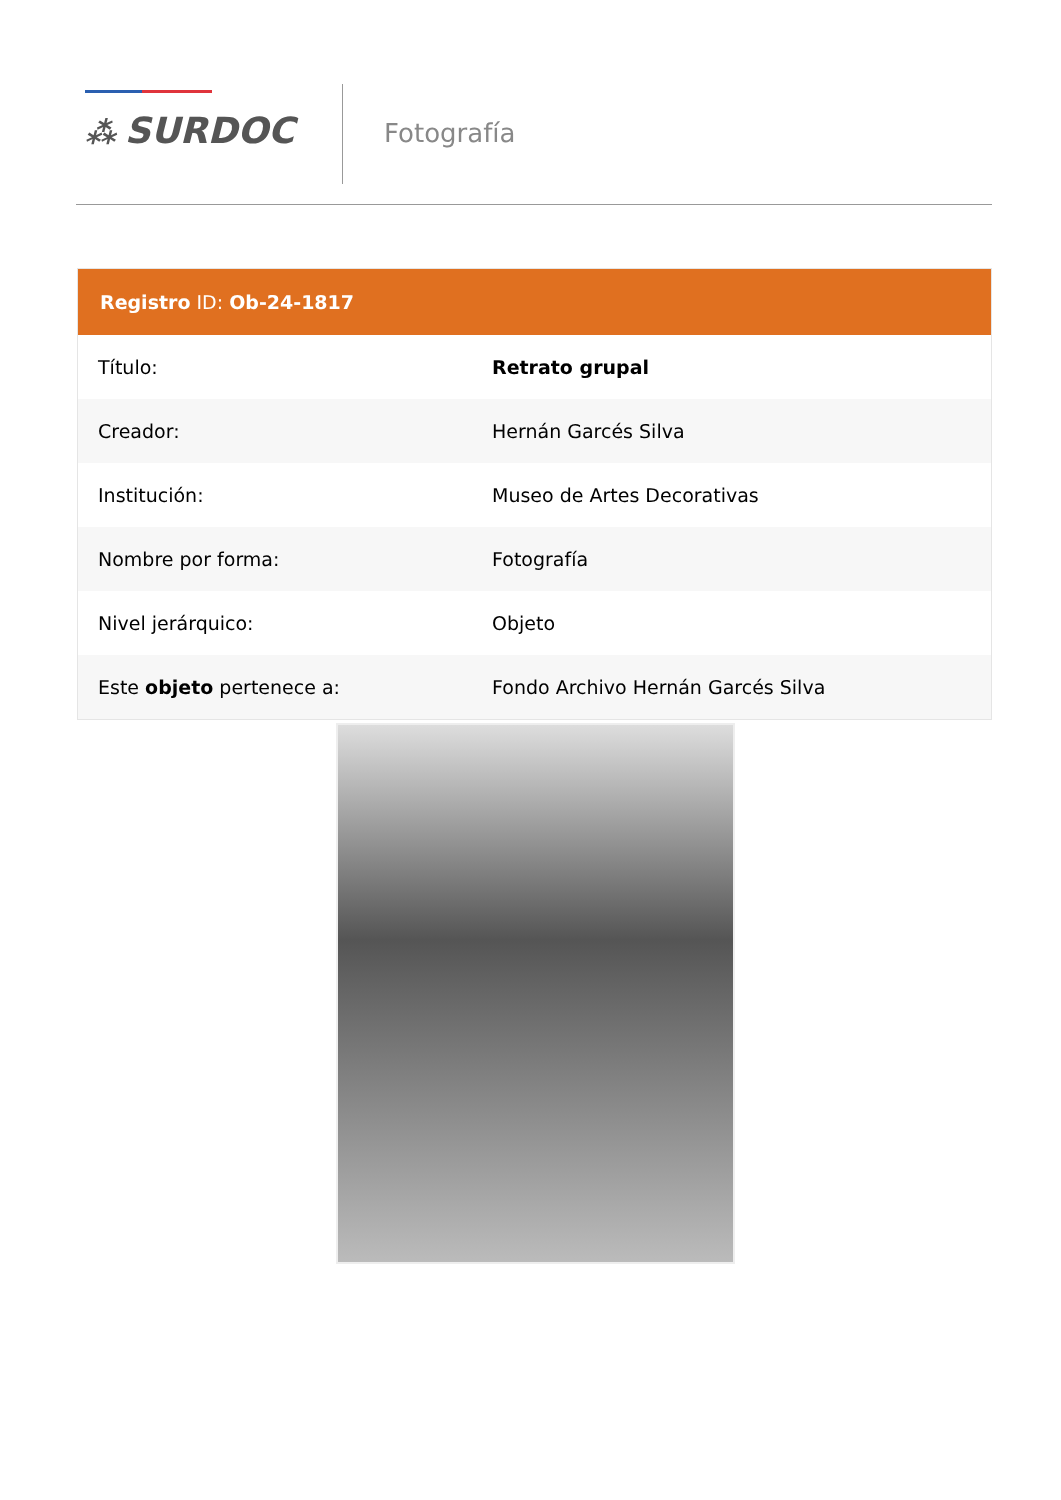⁂ SURDOC Fotografía
Registro ID: Ob-24-1817
| Título: | Retrato grupal |
| Creador: | Hernán Garcés Silva |
| Institución: | Museo de Artes Decorativas |
| Nombre por forma: | Fotografía |
| Nivel jerárquico: | Objeto |
| Este objeto pertenece a: | Fondo Archivo Hernán Garcés Silva |